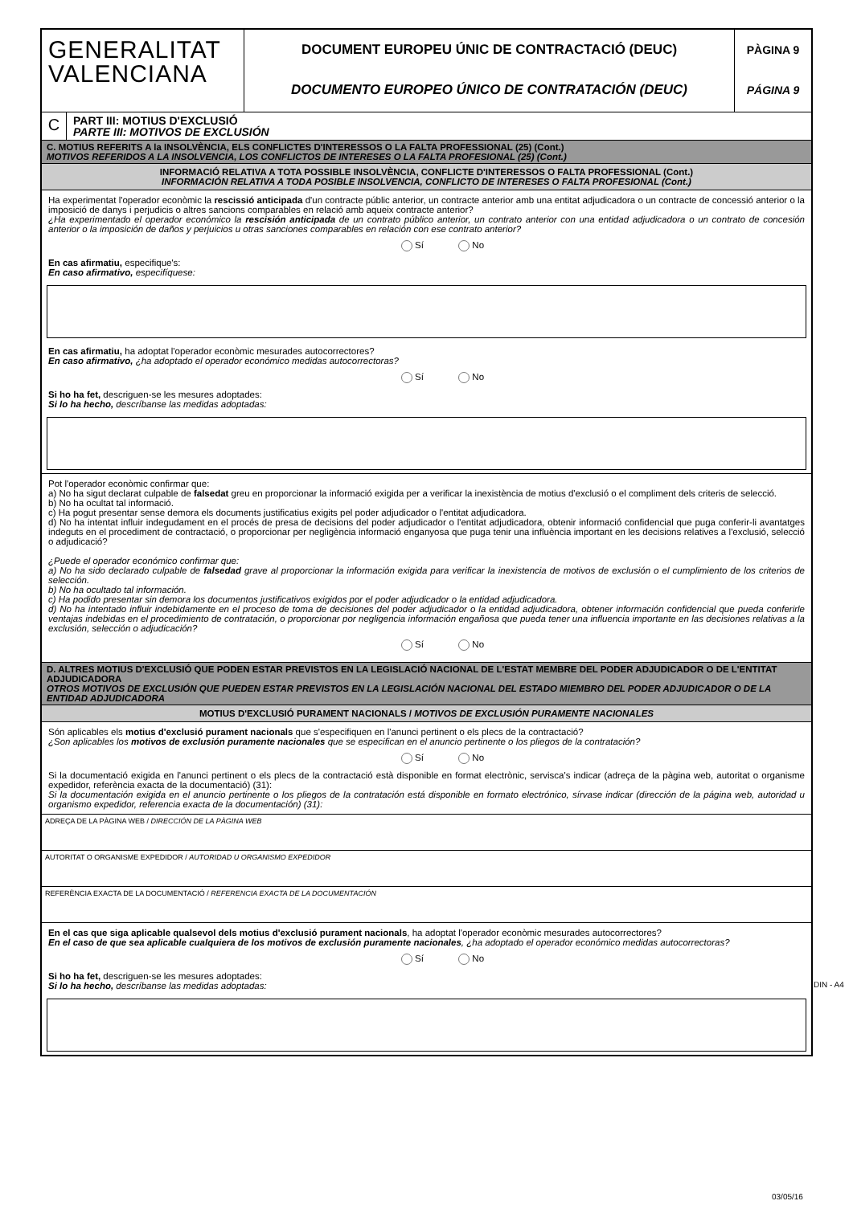GENERALITAT
VALENCIANA
DOCUMENT EUROPEU ÚNIC DE CONTRACTACIÓ (DEUC)
DOCUMENTO EUROPEO ÚNICO DE CONTRATACIÓN (DEUC)
PÀGINA 9
PÁGINA 9
C
PART III: MOTIUS D'EXCLUSIÓ
PARTE III: MOTIVOS DE EXCLUSIÓN
C. MOTIUS REFERITS A la INSOLVÈNCIA, ELS CONFLICTES D'INTERESSOS O LA FALTA PROFESSIONAL (25) (Cont.)
MOTIVOS REFERIDOS A LA INSOLVENCIA, LOS CONFLICTOS DE INTERESES O LA FALTA PROFESIONAL (25) (Cont.)
INFORMACIÓ RELATIVA A TOTA POSSIBLE INSOLVÈNCIA, CONFLICTE D'INTERESSOS O FALTA PROFESSIONAL (Cont.)
INFORMACIÓN RELATIVA A TODA POSIBLE INSOLVENCIA, CONFLICTO DE INTERESES O FALTA PROFESIONAL (Cont.)
Ha experimentat l'operador econòmic la rescissió anticipada d'un contracte públic anterior, un contracte anterior amb una entitat adjudicadora o un contracte de concessió anterior o la imposició de danys i perjudicis o altres sancions comparables en relació amb aqueix contracte anterior?
¿Ha experimentado el operador económico la rescisión anticipada de un contrato público anterior, un contrato anterior con una entidad adjudicadora o un contrato de concesión anterior o la imposición de daños y perjuicios u otras sanciones comparables en relación con ese contrato anterior?
Sí No
En cas afirmatiu, especifique's:
En caso afirmativo, especifíquese:
En cas afirmatiu, ha adoptat l'operador econòmic mesurades autocorrectores?
En caso afirmativo, ¿ha adoptado el operador económico medidas autocorrectoras?
Sí No
Si ho ha fet, descriguen-se les mesures adoptades:
Si lo ha hecho, descríbanse las medidas adoptadas:
Pot l'operador econòmic confirmar que:
a) No ha sigut declarat culpable de falsedat greu en proporcionar la informació exigida per a verificar la inexistència de motius d'exclusió o el compliment dels criteris de selecció.
b) No ha ocultat tal informació.
c) Ha pogut presentar sense demora els documents justificatius exigits pel poder adjudicador o l'entitat adjudicadora.
d) No ha intentat influir indegudament en el procés de presa de decisions del poder adjudicador o l'entitat adjudicadora, obtenir informació confidencial que puga conferir-li avantatges indeguts en el procediment de contractació, o proporcionar per negligència informació enganyosa que puga tenir una influència important en les decisions relatives a l'exclusió, selecció o adjudicació?
¿Puede el operador económico confirmar que:
a) No ha sido declarado culpable de falsedad grave al proporcionar la información exigida para verificar la inexistencia de motivos de exclusión o el cumplimiento de los criterios de selección.
b) No ha ocultado tal información.
c) Ha podido presentar sin demora los documentos justificativos exigidos por el poder adjudicador o la entidad adjudicadora.
d) No ha intentado influir indebidamente en el proceso de toma de decisiones del poder adjudicador o la entidad adjudicadora, obtener información confidencial que pueda conferirle ventajas indebidas en el procedimiento de contratación, o proporcionar por negligencia información engañosa que pueda tener una influencia importante en las decisiones relativas a la exclusión, selección o adjudicación?
Sí No
D. ALTRES MOTIUS D'EXCLUSIÓ QUE PODEN ESTAR PREVISTOS EN LA LEGISLACIÓ NACIONAL DE L'ESTAT MEMBRE DEL PODER ADJUDICADOR O DE L'ENTITAT ADJUDICADORA
OTROS MOTIVOS DE EXCLUSIÓN QUE PUEDEN ESTAR PREVISTOS EN LA LEGISLACIÓN NACIONAL DEL ESTADO MIEMBRO DEL PODER ADJUDICADOR O DE LA ENTIDAD ADJUDICADORA
MOTIUS D'EXCLUSIÓ PURAMENT NACIONALS / MOTIVOS DE EXCLUSIÓN PURAMENTE NACIONALES
Són aplicables els motius d'exclusió purament nacionals que s'especifiquen en l'anunci pertinent o els plecs de la contractació?
¿Son aplicables los motivos de exclusión puramente nacionales que se especifican en el anuncio pertinente o los pliegos de la contratación?
Sí No
Si la documentació exigida en l'anunci pertinent o els plecs de la contractació està disponible en format electrònic, servisca's indicar (adreça de la pàgina web, autoritat o organisme expedidor, referència exacta de la documentació) (31):
Si la documentación exigida en el anuncio pertinente o los pliegos de la contratación está disponible en formato electrónico, sírvase indicar (dirección de la página web, autoridad u organismo expedidor, referencia exacta de la documentación) (31):
ADREÇA DE LA PÀGINA WEB / DIRECCIÓN DE LA PÀGINA WEB
AUTORITAT O ORGANISME EXPEDIDOR / AUTORIDAD U ORGANISMO EXPEDIDOR
REFERÈNCIA EXACTA DE LA DOCUMENTACIÓ / REFERENCIA EXACTA DE LA DOCUMENTACIÓN
En el cas que siga aplicable qualsevol dels motius d'exclusió purament nacionals, ha adoptat l'operador econòmic mesurades autocorrectores?
En el caso de que sea aplicable cualquiera de los motivos de exclusión puramente nacionales, ¿ha adoptado el operador económico medidas autocorrectoras?
Sí No
Si ho ha fet, descriguen-se les mesures adoptades:
Si lo ha hecho, descríbanse las medidas adoptadas:
DIN - A4
03/05/16